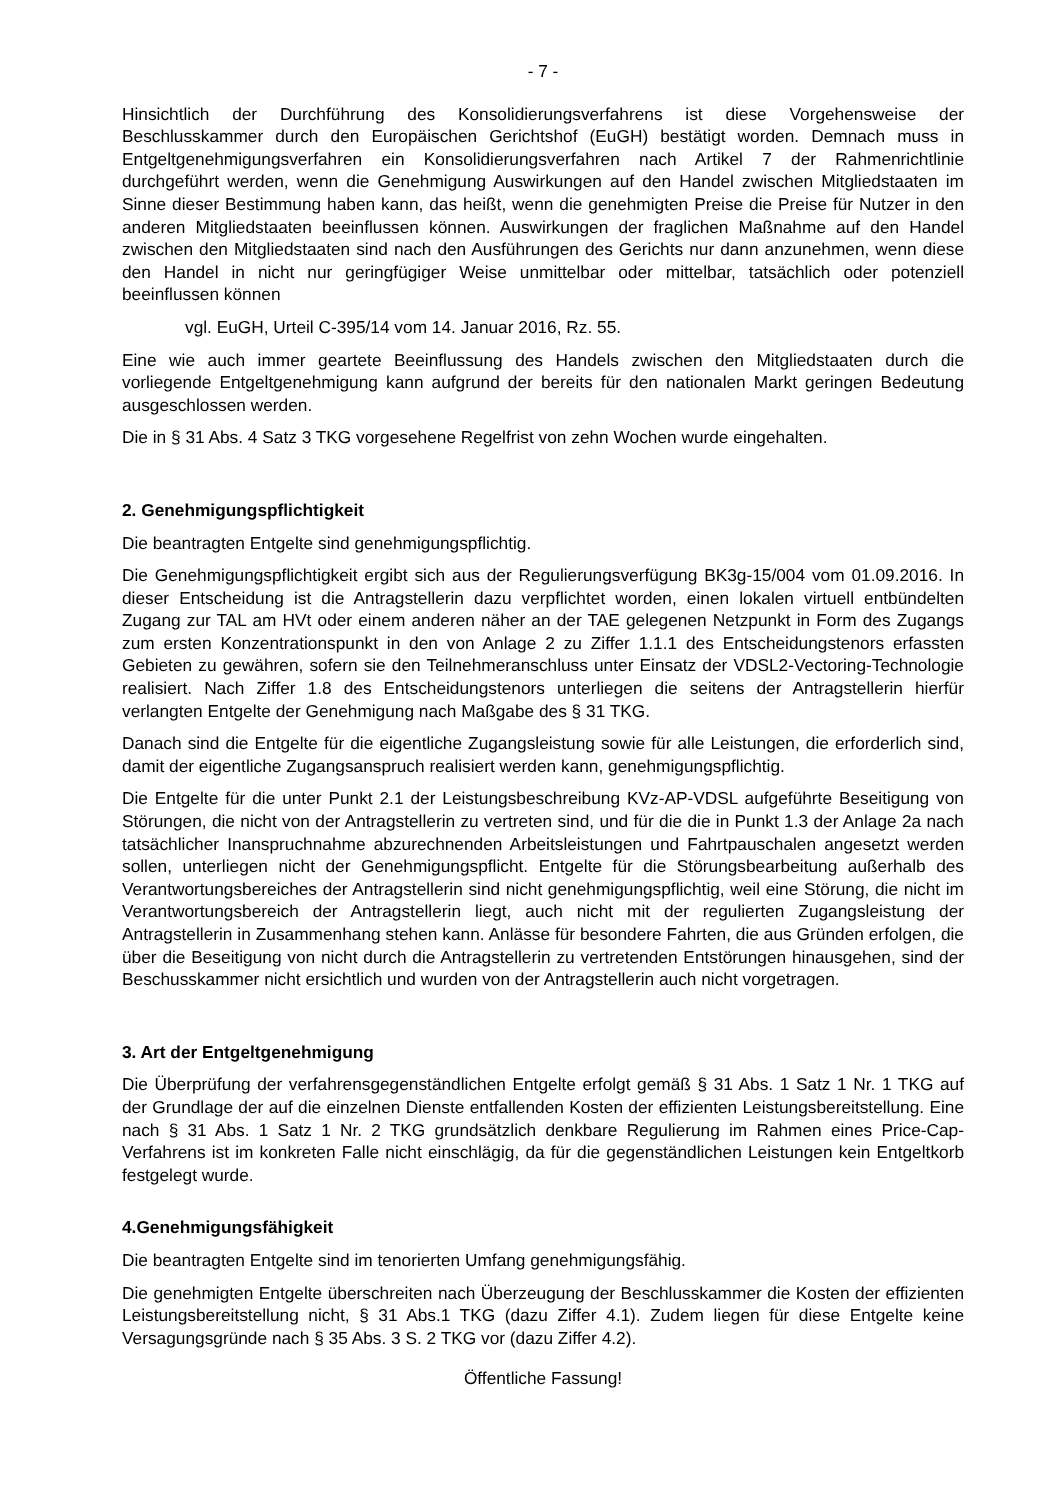- 7 -
Hinsichtlich der Durchführung des Konsolidierungsverfahrens ist diese Vorgehensweise der Beschlusskammer durch den Europäischen Gerichtshof (EuGH) bestätigt worden. Demnach muss in Entgeltgenehmigungsverfahren ein Konsolidierungsverfahren nach Artikel 7 der Rahmenrichtlinie durchgeführt werden, wenn die Genehmigung Auswirkungen auf den Handel zwischen Mitgliedstaaten im Sinne dieser Bestimmung haben kann, das heißt, wenn die genehmigten Preise die Preise für Nutzer in den anderen Mitgliedstaaten beeinflussen können. Auswirkungen der fraglichen Maßnahme auf den Handel zwischen den Mitgliedstaaten sind nach den Ausführungen des Gerichts nur dann anzunehmen, wenn diese den Handel in nicht nur geringfügiger Weise unmittelbar oder mittelbar, tatsächlich oder potenziell beeinflussen können
vgl. EuGH, Urteil C-395/14 vom 14. Januar 2016, Rz. 55.
Eine wie auch immer geartete Beeinflussung des Handels zwischen den Mitgliedstaaten durch die vorliegende Entgeltgenehmigung kann aufgrund der bereits für den nationalen Markt geringen Bedeutung ausgeschlossen werden.
Die in § 31 Abs. 4 Satz 3 TKG vorgesehene Regelfrist von zehn Wochen wurde eingehalten.
2. Genehmigungspflichtigkeit
Die beantragten Entgelte sind genehmigungspflichtig.
Die Genehmigungspflichtigkeit ergibt sich aus der Regulierungsverfügung BK3g-15/004 vom 01.09.2016. In dieser Entscheidung ist die Antragstellerin dazu verpflichtet worden, einen lokalen virtuell entbündelten Zugang zur TAL am HVt oder einem anderen näher an der TAE gelegenen Netzpunkt in Form des Zugangs zum ersten Konzentrationspunkt in den von Anlage 2 zu Ziffer 1.1.1 des Entscheidungstenors erfassten Gebieten zu gewähren, sofern sie den Teilnehmeranschluss unter Einsatz der VDSL2-Vectoring-Technologie realisiert. Nach Ziffer 1.8 des Entscheidungstenors unterliegen die seitens der Antragstellerin hierfür verlangten Entgelte der Genehmigung nach Maßgabe des § 31 TKG.
Danach sind die Entgelte für die eigentliche Zugangsleistung sowie für alle Leistungen, die erforderlich sind, damit der eigentliche Zugangsanspruch realisiert werden kann, genehmigungspflichtig.
Die Entgelte für die unter Punkt 2.1 der Leistungsbeschreibung KVz-AP-VDSL aufgeführte Beseitigung von Störungen, die nicht von der Antragstellerin zu vertreten sind, und für die die in Punkt 1.3 der Anlage 2a nach tatsächlicher Inanspruchnahme abzurechnenden Arbeitsleistungen und Fahrtpauschalen angesetzt werden sollen, unterliegen nicht der Genehmigungspflicht. Entgelte für die Störungsbearbeitung außerhalb des Verantwortungsbereiches der Antragstellerin sind nicht genehmigungspflichtig, weil eine Störung, die nicht im Verantwortungsbereich der Antragstellerin liegt, auch nicht mit der regulierten Zugangsleistung der Antragstellerin in Zusammenhang stehen kann. Anlässe für besondere Fahrten, die aus Gründen erfolgen, die über die Beseitigung von nicht durch die Antragstellerin zu vertretenden Entstörungen hinausgehen, sind der Beschusskammer nicht ersichtlich und wurden von der Antragstellerin auch nicht vorgetragen.
3. Art der Entgeltgenehmigung
Die Überprüfung der verfahrensgegenständlichen Entgelte erfolgt gemäß § 31 Abs. 1 Satz 1 Nr. 1 TKG auf der Grundlage der auf die einzelnen Dienste entfallenden Kosten der effizienten Leistungsbereitstellung. Eine nach § 31 Abs. 1 Satz 1 Nr. 2 TKG grundsätzlich denkbare Regulierung im Rahmen eines Price-Cap-Verfahrens ist im konkreten Falle nicht einschlägig, da für die gegenständlichen Leistungen kein Entgeltkorb festgelegt wurde.
4.Genehmigungsfähigkeit
Die beantragten Entgelte sind im tenorierten Umfang genehmigungsfähig.
Die genehmigten Entgelte überschreiten nach Überzeugung der Beschlusskammer die Kosten der effizienten Leistungsbereitstellung nicht, § 31 Abs.1 TKG (dazu Ziffer 4.1). Zudem liegen für diese Entgelte keine Versagungsgründe nach § 35 Abs. 3 S. 2 TKG vor (dazu Ziffer 4.2).
Öffentliche Fassung!